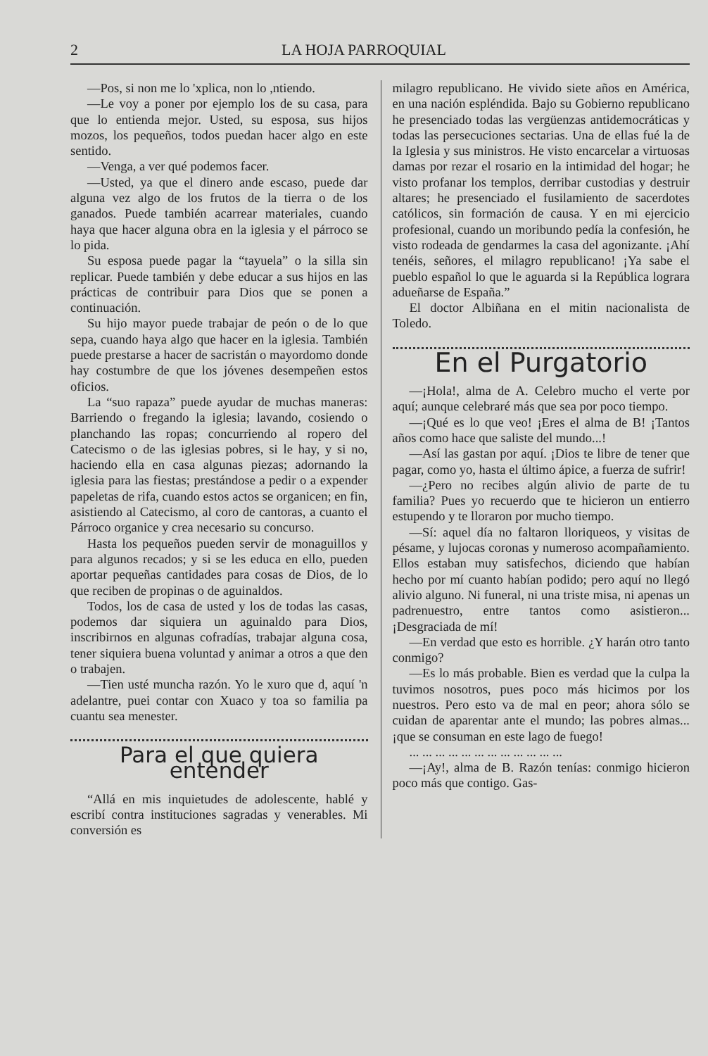2 LA HOJA PARROQUIAL
—Pos, si non me lo 'xplica, non lo ,ntiendo.
—Le voy a poner por ejemplo los de su casa, para que lo entienda mejor. Usted, su esposa, sus hijos mozos, los pequeños, todos puedan hacer algo en este sentido.
—Venga, a ver qué podemos facer.
—Usted, ya que el dinero ande escaso, puede dar alguna vez algo de los frutos de la tierra o de los ganados. Puede también acarrear materiales, cuando haya que hacer alguna obra en la iglesia y el párroco se lo pida.
Su esposa puede pagar la “tayuela” o la silla sin replicar. Puede también y debe educar a sus hijos en las prácticas de contribuir para Dios que se ponen a continuación.
Su hijo mayor puede trabajar de peón o de lo que sepa, cuando haya algo que hacer en la iglesia. También puede prestarse a hacer de sacristán o mayordomo donde hay costumbre de que los jóvenes desempeñen estos oficios.
La “suo rapaza” puede ayudar de muchas maneras: Barriendo o fregando la iglesia; lavando, cosiendo o planchando las ropas; concurriendo al ropero del Catecismo o de las iglesias pobres, si le hay, y si no, haciendo ella en casa algunas piezas; adornando la iglesia para las fiestas; prestándose a pedir o a expender papeletas de rifa, cuando estos actos se organicen; en fin, asistiendo al Catecismo, al coro de cantoras, a cuanto el Párroco organice y crea necesario su concurso.
Hasta los pequeños pueden servir de monaguillos y para algunos recados; y si se les educa en ello, pueden aportar pequeñas cantidades para cosas de Dios, de lo que reciben de propinas o de aguinaldos.
Todos, los de casa de usted y los de todas las casas, podemos dar siquiera un aguinaldo para Dios, inscribirnos en algunas cofradías, trabajar alguna cosa, tener siquiera buena voluntad y animar a otros a que den o trabajen.
—Tien usté muncha razón. Yo le xuro que d, aquí 'n adelantre, puei contar con Xuaco y toa so familia pa cuantu sea menester.
Para el que quiera entender
“Allá en mis inquietudes de adolescente, hablé y escribí contra instituciones sagradas y venerables. Mi conversión es
milagro republicano. He vivido siete años en América, en una nación espléndida. Bajo su Gobierno republicano he presenciado todas las vergüenzas antidemocráticas y todas las persecuciones sectarias. Una de ellas fué la de la Iglesia y sus ministros. He visto encarcelar a virtuosas damas por rezar el rosario en la intimidad del hogar; he visto profanar los templos, derribar custodias y destruir altares; he presenciado el fusilamiento de sacerdotes católicos, sin formación de causa. Y en mi ejercicio profesional, cuando un moribundo pedía la confesión, he visto rodeada de gendarmes la casa del agonizante. ¡Ahí tenéis, señores, el milagro republicano! ¡Ya sabe el pueblo español lo que le aguarda si la República lograra adueñarse de España.”
El doctor Albiñana en el mitin nacionalista de Toledo.
En el Purgatorio
—¡Hola!, alma de A. Celebro mucho el verte por aquí; aunque celebraré más que sea por poco tiempo.
—¡Qué es lo que veo! ¡Eres el alma de B! ¡Tantos años como hace que saliste del mundo...!
—Así las gastan por aquí. ¡Dios te libre de tener que pagar, como yo, hasta el último ápice, a fuerza de sufrir!
—¿Pero no recibes algún alivio de parte de tu familia? Pues yo recuerdo que te hicieron un entierro estupendo y te lloraron por mucho tiempo.
—Sí: aquel día no faltaron lloriqueos, y visitas de pésame, y lujocas coronas y numeroso acompañamiento. Ellos estaban muy satisfechos, diciendo que habían hecho por mí cuanto habían podido; pero aquí no llegó alivio alguno. Ni funeral, ni una triste misa, ni apenas un padrenuestro, entre tantos como asistieron... ¡Desgraciada de mí!
—En verdad que esto es horrible. ¿Y harán otro tanto conmigo?
—Es lo más probable. Bien es verdad que la culpa la tuvimos nosotros, pues poco más hicimos por los nuestros. Pero esto va de mal en peor; ahora sólo se cuidan de aparentar ante el mundo; las pobres almas... ¡que se consuman en este lago de fuego!
... ... ... ... ... ... ... ... ... ... ... ...
—¡Ay!, alma de B. Razón tenías: conmigo hicieron poco más que contigo. Gas-